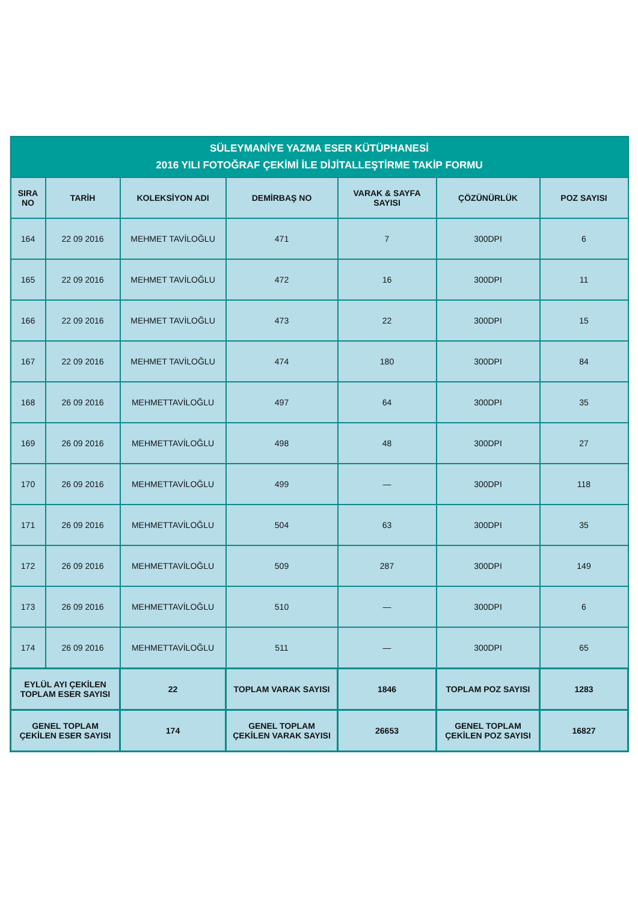| SÜLEYMANİYE YAZMA ESER KÜTÜPHANESİ 2016 YILI FOTOĞRAF ÇEKİMİ İLE DİJİTALLEŞTİRME TAKİP FORMU | | | | | | |
| --- | --- | --- | --- | --- | --- | --- |
| SIRA NO | TARİH | KOLEKSİYON ADI | DEMİRBAŞ NO | VARAK & SAYFA SAYISI | ÇÖZÜNÜRLÜK | POZ SAYISI |
| 164 | 22 09 2016 | MEHMET TAVİLOĞLU | 471 | 7 | 300DPI | 6 |
| 165 | 22 09 2016 | MEHMET TAVİLOĞLU | 472 | 16 | 300DPI | 11 |
| 166 | 22 09 2016 | MEHMET TAVİLOĞLU | 473 | 22 | 300DPI | 15 |
| 167 | 22 09 2016 | MEHMET TAVİLOĞLU | 474 | 180 | 300DPI | 84 |
| 168 | 26 09 2016 | MEHMETTAVİLOĞLU | 497 | 64 | 300DPI | 35 |
| 169 | 26 09 2016 | MEHMETTAVİLOĞLU | 498 | 48 | 300DPI | 27 |
| 170 | 26 09 2016 | MEHMETTAVİLOĞLU | 499 | — | 300DPI | 118 |
| 171 | 26 09 2016 | MEHMETTAVİLOĞLU | 504 | 63 | 300DPI | 35 |
| 172 | 26 09 2016 | MEHMETTAVİLOĞLU | 509 | 287 | 300DPI | 149 |
| 173 | 26 09 2016 | MEHMETTAVİLOĞLU | 510 | — | 300DPI | 6 |
| 174 | 26 09 2016 | MEHMETTAVİLOĞLU | 511 | — | 300DPI | 65 |
| EYLÜL AYI ÇEKİLEN TOPLAM ESER SAYISI | | 22 | TOPLAM VARAK SAYISI | 1846 | TOPLAM POZ SAYISI | 1283 |
| GENEL TOPLAM ÇEKİLEN ESER SAYISI | | 174 | GENEL TOPLAM ÇEKİLEN VARAK SAYISI | 26653 | GENEL TOPLAM ÇEKİLEN POZ SAYISI | 16827 |